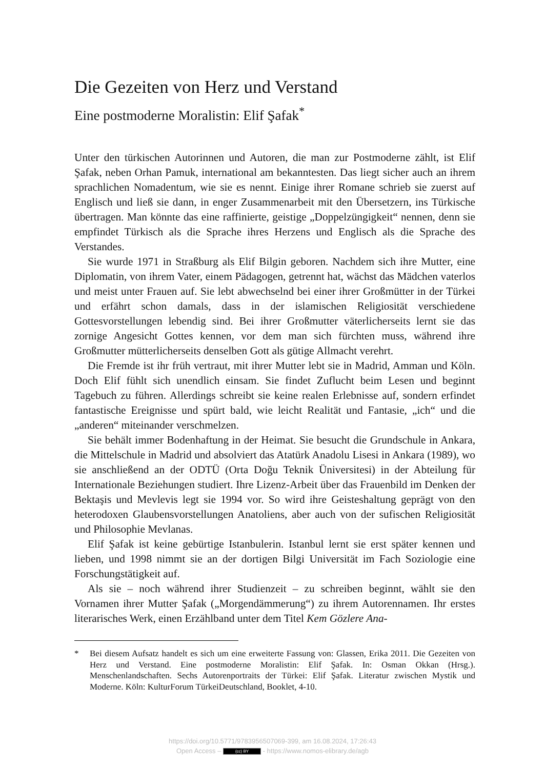Die Gezeiten von Herz und Verstand
Eine postmoderne Moralistin: Elif Şafak<sup>*</sup>
Unter den türkischen Autorinnen und Autoren, die man zur Postmoderne zählt, ist Elif Şafak, neben Orhan Pamuk, international am bekanntesten. Das liegt sicher auch an ihrem sprachlichen Nomadentum, wie sie es nennt. Einige ihrer Romane schrieb sie zuerst auf Englisch und ließ sie dann, in enger Zusammenarbeit mit den Übersetzern, ins Türkische übertragen. Man könnte das eine raffinierte, geistige „Doppelzüngigkeit“ nennen, denn sie empfindet Türkisch als die Sprache ihres Herzens und Englisch als die Sprache des Verstandes.
Sie wurde 1971 in Straßburg als Elif Bilgin geboren. Nachdem sich ihre Mutter, eine Diplomatin, von ihrem Vater, einem Pädagogen, getrennt hat, wächst das Mädchen vaterlos und meist unter Frauen auf. Sie lebt abwechselnd bei einer ihrer Großmütter in der Türkei und erfährt schon damals, dass in der islamischen Religiosität verschiedene Gottesvorstellungen lebendig sind. Bei ihrer Großmutter väterlicherseits lernt sie das zornige Angesicht Gottes kennen, vor dem man sich fürchten muss, während ihre Großmutter mütterlicherseits denselben Gott als gütige Allmacht verehrt.
Die Fremde ist ihr früh vertraut, mit ihrer Mutter lebt sie in Madrid, Amman und Köln. Doch Elif fühlt sich unendlich einsam. Sie findet Zuflucht beim Lesen und beginnt Tagebuch zu führen. Allerdings schreibt sie keine realen Erlebnisse auf, sondern erfindet fantastische Ereignisse und spürt bald, wie leicht Realität und Fantasie, „ich“ und die „anderen“ miteinander verschmelzen.
Sie behält immer Bodenhaftung in der Heimat. Sie besucht die Grundschule in Ankara, die Mittelschule in Madrid und absolviert das Atatürk Anadolu Lisesi in Ankara (1989), wo sie anschließend an der ODTÜ (Orta Doğu Teknik Üniversitesi) in der Abteilung für Internationale Beziehungen studiert. Ihre Lizenz-Arbeit über das Frauenbild im Denken der Bektaşis und Mevlevis legt sie 1994 vor. So wird ihre Geisteshaltung geprägt von den heterodoxen Glaubensvorstellungen Anatoliens, aber auch von der sufischen Religiosität und Philosophie Mevlanas.
Elif Şafak ist keine gebürtige Istanbulerin. Istanbul lernt sie erst später kennen und lieben, und 1998 nimmt sie an der dortigen Bilgi Universität im Fach Soziologie eine Forschungstätigkeit auf.
Als sie – noch während ihrer Studienzeit – zu schreiben beginnt, wählt sie den Vornamen ihrer Mutter Şafak („Morgendämmerung“) zu ihrem Autorennamen. Ihr erstes literarisches Werk, einen Erzählband unter dem Titel Kem Gözlere Ana-
* Bei diesem Aufsatz handelt es sich um eine erweiterte Fassung von: Glassen, Erika 2011. Die Gezeiten von Herz und Verstand. Eine postmoderne Moralistin: Elif Şafak. In: Osman Okkan (Hrsg.). Menschenlandschaften. Sechs Autorenportraits der Türkei: Elif Şafak. Literatur zwischen Mystik und Moderne. Köln: KulturForum TürkeiDeutschland, Booklet, 4-10.
https://doi.org/10.5771/9783956507069-399, am 16.08.2024, 17:26:43
Open Access – (cc) BY - https://www.nomos-elibrary.de/agb